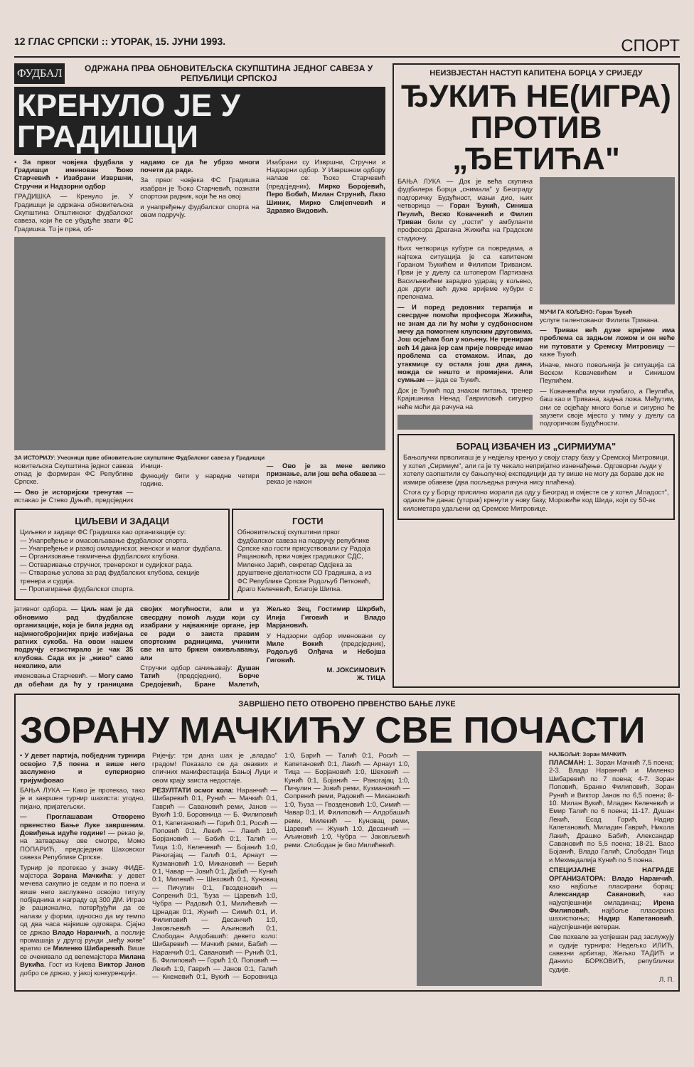12 ГЛАС СРПСКИ :: УТОРАК, 15. ЈУНИ 1993. СПОРТ
ФУДБАЛ
ОДРЖАНА ПРВА ОБНОВИТЕЉСКА СКУПШТИНА ЈЕДНОГ САВЕЗА У РЕПУБЛИЦИ СРПСКОЈ
КРЕНУЛО ЈЕ У ГРАДИШЦИ
• За првог човјека фудбала у Градишци именован Ђоко Старчевић • Изабрани Извршни, Стручни и Надзорни одбор
ГРАДИШКА — Кренуло је. У Градишци је одржана обновитељска Скупштина Општинског фудбалског савеза, који ће се убудуће звати ФС Градишка. То је прва, об-
надамо се да ће убрзо многи почети да раде.
За првог човјека ФС Градишка изабран је Ђоко Старчевић, познати спортски радник, који ће на овој
и унапређењу фудбалског спорта на овом подручју.
Изабрани су Извршни, Стручни и Надзорни одбор. У Извршном одбору налазе се: Ђоко Старчевић (предсједник), Мирко Боројевић, Перо Бобић, Милан Струнић, Лазо Шиник, Мирко Слијепчевић и Здравко Видовић.
ЗА ИСТОРИЈУ: Учесници прве обновитељске скупштине Фудбалског савеза у Градишци
новитељска Скупштина једног савеза откад је формиран ФС Републике Српске.
— Ово је историјски тренутак — истакао је Стево Дуњић, предсједник Иници-
функцију бити у наредне четири године.
— Ово је за мене велико признање, али још већа обавеза — рекао је након
ЦИЉЕВИ И ЗАДАЦИ
Циљеви и задаци ФС Градишка као организације су:
— Унапређење и омасовљавање фудбалског спорта.
— Унапређење и развој омладинског, женског и малог фудбала.
— Организовање такмичења фудбалских клубова.
— Остваривање стручног, тренерског и судијског рада.
— Стварање услова за рад фудбалских клубова, секције тренера и судија.
— Пропагирање фудбалског спорта.
ГОСТИ
Обновитељској скупштини првог фудбалског савеза на подручју републике Српске као гости присуствовали су Радоја Рацановић, први човјек градишког СДС, Миленко Јарић, секретар Одсјека за друштвене дјелатности СО Градишка, а из ФС Републике Српске Родољуб Петковић, Драго Келечевић, Благоје Шипка.
јативног одбора. — Циљ нам је да обновимо рад фудбалске организације, која је била једна од најмногобројнијих прије избијања ратних сукоба. На овом нашем подручју егзистирало је чак 35 клубова. Сада их је „живо" само неколико, али
именовања Старчевић. — Могу само да обећам да ћу у границама својих могућности, али и уз свесрдну помоћ људи који су изабрани у најважније органе, јер се ради о заиста правим спортским радницима, учинити све на што бржем оживљавању, али
Стручни одбор сачињавају: Душан Татић (предсједник), Борче Средојевић, Бране Малетић, Жељко Зец, Гостимир Шкрбић, Илија Гиговић и Владо Марјановић.
У Надзорни одбор именовани су Миле Вокић (предсједник), Родољуб Олђача и Небојша Гиговић.
М. ЈОКСИМОВИЋ
Ж. ТИЦА
НЕИЗВЈЕСТАН НАСТУП КАПИТЕНА БОРЦА У СРИЈЕДУ
ЂУКИЋ НЕ(ИГРА) ПРОТИВ „ЂЕТИЋА"
БАЊА ЛУКА — Док је већа скупина фудбалера Борца „снимала" у Београду подгоричку Будућност, мањи дио, њих четворица — Горан Ђукић, Синиша Пеулић, Веско Ковачевић и Филип Триван били су „гости" у амбуланти професора Драгана Жижића на Градском стадиону.
Њих четворица кубуре са повредама, а најтежа ситуација је са капитеном Гораном Ђукићем и Филипом Триваном. Први је у дуелу са штопером Партизана Васиљевићем зарадио ударац у кољено, док други већ дуже вријеме кубури с препонама.
— И поред редовних терапија и свесрдне помоћи професора Жижића, не знам да ли ћу моћи у судбоносном мечу да помогнем клупским друговима. Још осјећам бол у кољену. Не тренирам већ 14 дана јер сам прије повреде имао проблема са стомаком. Ипак, до утакмице су остала још два дана, можда се нешто и промијени. Али сумњам — јада се Ђукић.
Док је Ђукић под знаком питања, тренер Крајишника Ненад Гавриловић сигурно неће моћи да рачуна на
МУЧИ ГА КОЉЕНО: Горан Ђукић
услуге талентованог Филипа Тривана.
— Триван већ дуже вријеме има проблема са задњом ложом и он неће ни путовати у Сремску Митровицу — каже Ђукић.
Иначе, много повољнија је ситуација са Веском Ковачевићем и Синишом Пеулићем.
— Ковачевића мучи лумбаго, а Пеулића, баш као и Тривана, задња ложа. Међутим, они се осјећају много боље и сигурно ће заузети своје мјесто у тиму у дуелу са подгоричком Будућности.
БОРАЦ ИЗБАЧЕН ИЗ „СИРМИУМА"
Бањолучки прволигаш је у недјељу кренуо у своју стару базу у Сремској Митровици, у хотел „Сирмиум", али га је ту чекало непријатно изненађење. Одговорни људи у хотелу саопштили су бањолучкој експедицији да ту више не могу да бораве док не измире обавезе (два посљедња рачуна нису плаћена).
Стога су у Борцу присилно морали да оду у Београд и смјесте се у хотел „Младост", одакле ће данас (уторак) кренути у нову базу, Моровиће код Шида, који су 50-ак километара удаљени од Сремске Митровице.
ЗАВРШЕНО ПЕТО ОТВОРЕНО ПРВЕНСТВО БАЊЕ ЛУКЕ
ЗОРАНУ МАЧКИЋУ СВЕ ПОЧАСТИ
• У девет партија, побједник турнира освојио 7,5 поена и више него заслужено и супериорно тријумфовао
БАЊА ЛУКА — Како је протекао, тако је и завршен турнир шахиста: угодно, пијано, пријатељски.
— Проглашавам Отворено првенство Бање Луке завршеним. Довиђења идуће године! — рекао је, на затварању ове смотре, Момо ПОПАРИЋ, предсједник Шаховског савеза Републике Српске.
Турнир је протекао у знаку ФИДЕ-мајстора Зорана Мачкића: у девет мечева сакупио је седам и по поена и више него заслужено освојио титулу побједника и награду од 300 ДМ. Играо је рационално, потврђујући да се налази у форми, односно да му темпо од два часа највише одговара. Сјајно се држао Владо Наранчић, а послије промашаја у другој рунди „међу живе" вратио се Миленко Шибаревић. Више се очекивало од велемајстора Милана Вукића. Гост из Кијева Виктор Јанов добро се држао, у јакој конкуренцији.
Ријечју: три дана шах је „владао" градом! Показало се да оваквих и сличних манифестација Бањој Луци и овом крају заиста недостаје.
РЕЗУЛТАТИ осмог кола: Наранчић — Шибаревић 0:1, Рунић — Мачкић 0:1, Гаврић — Савановић реми, Јанов — Вукић 1:0, Боровница — Б. Филиповић 0:1, Капетановић — Горић 0:1, Росић — Поповић 0:1, Лекић — Лакић 1:0, Борјановић — Бабић 0:1, Талић — Тица 1:0, Келечевић — Бојанић 1:0, Раногајац — Галић 0:1, Арнаут — Кузмановић 1:0, Микановић — Берић 0:1, Чавар — Јовић 0:1, Дабић — Кунић 0:1, Милекић — Шеховић 0:1, Куновац — Пичулин 0:1, Гвозденовић — Сопренић 0:1, Ђуза — Царевић 1:0, Чубра — Радовић 0:1, Милићевић — Црнадак 0:1, Жунић — Симић 0:1, И. Филиповић — Десанчић 1:0, Јаковљевић — Аљиновић 0:1, Слободан Алдобашић: девето коло: Шибаревић — Мачкић реми, Бабић — Наранчић 0:1, Савановић — Рунић 0:1, Б. Филиповић — Горић 1:0, Поповић — Лекић 1:0, Гаврић — Јанов 0:1, Галић — Кнежевић 0:1, Вукић — Боровница 1:0, Барић — Талић 0:1, Росић — Капетановић 0:1, Лакић — Арнаут 1:0, Тица — Борјановић 1:0, Шеховић — Кунић 0:1, Бојанић — Раногајац 1:0, Пичулин — Јовић реми, Кузмановић — Сопренић реми, Радовић — Микановић 1:0, Ђуза — Гвозденовић 1:0, Симић — Чавар 0:1, И. Филиповић — Алдобашић реми, Милекић — Куновац реми, Царевић — Жунић 1:0, Десанчић — Аљиновић 1:0, Чубра — Јаковљевић реми. Слободан је био Милићевић.
НАЈБОЉИ: Зоран МАЧКИЋ
ПЛАСМАН: 1. Зоран Мачкић 7,5 поена; 2-3. Владо Наранчић и Миленко Шибаревић по 7 поена; 4-7. Зоран Поповић, Бранко Филиповић, Зоран Рунић и Виктор Јанов по 6,5 поена; 8-10. Милан Вукић, Младен Келечевић и Емир Талић по 6 поена; 11-17. Душан Лекић, Есад Горић, Надир Капетановић, Миладин Гаврић, Никола Лакић, Драшко Бабић, Александар Савановић по 5,5 поена; 18-21. Васо Бојанић, Владо Галић, Слободан Тица и Мехмедалија Кунић по 5 поена.
СПЕЦИЈАЛНЕ НАГРАДЕ ОРГАНИЗАТОРА: Владо Наранчић, као најбоље пласирани борац; Александар Савановић, као најуспјешнији омладинац; Ирена Филиповић, најбоље пласирана шахисткиња; Надир Капетановић, најуспјешнији ветеран.
Све похвале за успјешан рад заслужују и судије турнира: Недељко ИЛИЋ, савезни арбитар, Жељко ТАДИЋ и Данило БОРКОВИЋ, републички судије.
Л. П.